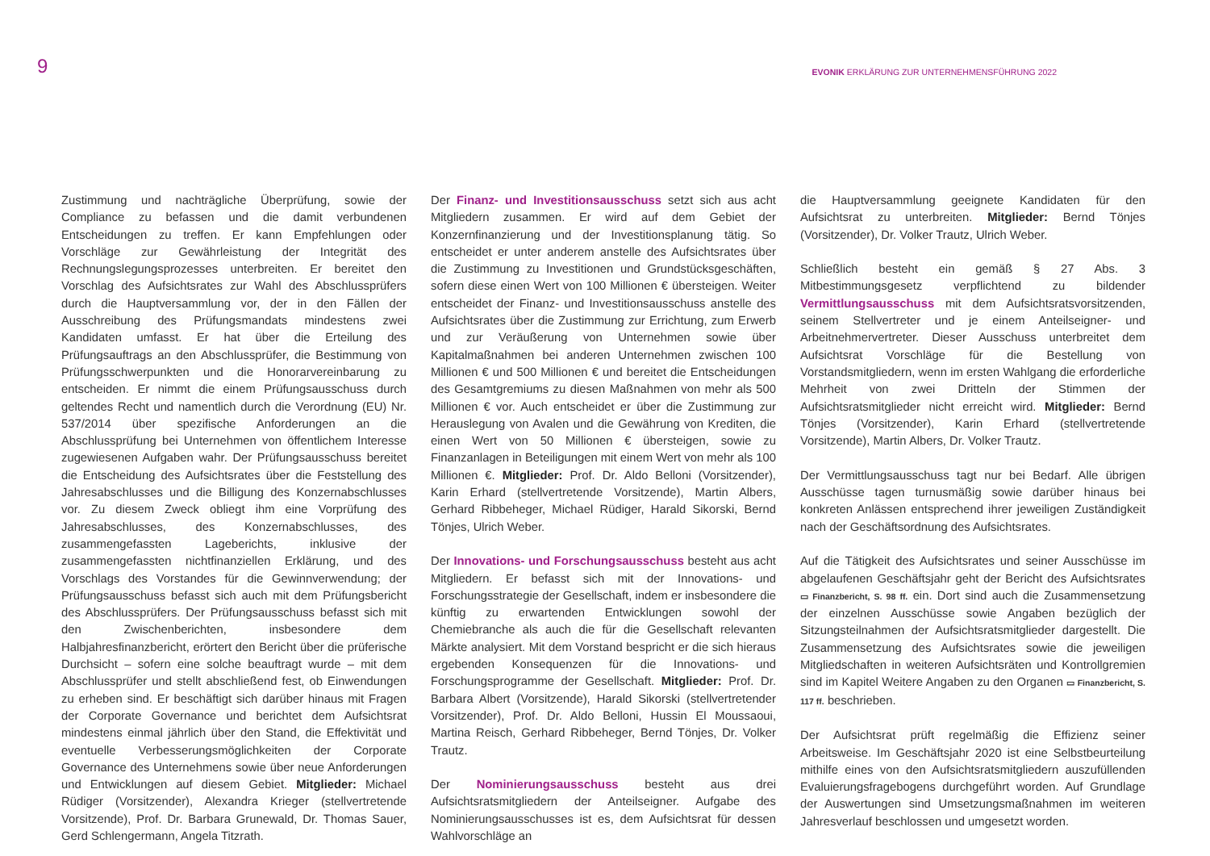9
EVONIK ERKLÄRUNG ZUR UNTERNEHMENSFÜHRUNG 2022
Zustimmung und nachträgliche Überprüfung, sowie der Compliance zu befassen und die damit verbundenen Entscheidungen zu treffen. Er kann Empfehlungen oder Vorschläge zur Gewährleistung der Integrität des Rechnungslegungsprozesses unterbreiten. Er bereitet den Vorschlag des Aufsichtsrates zur Wahl des Abschlussprüfers durch die Hauptversammlung vor, der in den Fällen der Ausschreibung des Prüfungsmandats mindestens zwei Kandidaten umfasst. Er hat über die Erteilung des Prüfungsauftrags an den Abschlussprüfer, die Bestimmung von Prüfungsschwerpunkten und die Honorarvereinbarung zu entscheiden. Er nimmt die einem Prüfungsausschuss durch geltendes Recht und namentlich durch die Verordnung (EU) Nr. 537/2014 über spezifische Anforderungen an die Abschlussprüfung bei Unternehmen von öffentlichem Interesse zugewiesenen Aufgaben wahr. Der Prüfungsausschuss bereitet die Entscheidung des Aufsichtsrates über die Feststellung des Jahresabschlusses und die Billigung des Konzernabschlusses vor. Zu diesem Zweck obliegt ihm eine Vorprüfung des Jahresabschlusses, des Konzernabschlusses, des zusammengefassten Lageberichts, inklusive der zusammengefassten nichtfinanziellen Erklärung, und des Vorschlags des Vorstandes für die Gewinnverwendung; der Prüfungsausschuss befasst sich auch mit dem Prüfungsbericht des Abschlussprüfers. Der Prüfungsausschuss befasst sich mit den Zwischenberichten, insbesondere dem Halbjahresfinanzbericht, erörtert den Bericht über die prüferische Durchsicht – sofern eine solche beauftragt wurde – mit dem Abschlussprüfer und stellt abschließend fest, ob Einwendungen zu erheben sind. Er beschäftigt sich darüber hinaus mit Fragen der Corporate Governance und berichtet dem Aufsichtsrat mindestens einmal jährlich über den Stand, die Effektivität und eventuelle Verbesserungsmöglichkeiten der Corporate Governance des Unternehmens sowie über neue Anforderungen und Entwicklungen auf diesem Gebiet. Mitglieder: Michael Rüdiger (Vorsitzender), Alexandra Krieger (stellvertretende Vorsitzende), Prof. Dr. Barbara Grunewald, Dr. Thomas Sauer, Gerd Schlengermann, Angela Titzrath.
Der Finanz- und Investitionsausschuss setzt sich aus acht Mitgliedern zusammen. Er wird auf dem Gebiet der Konzernfinanzierung und der Investitionsplanung tätig. So entscheidet er unter anderem anstelle des Aufsichtsrates über die Zustimmung zu Investitionen und Grundstücksgeschäften, sofern diese einen Wert von 100 Millionen € übersteigen. Weiter entscheidet der Finanz- und Investitionsausschuss anstelle des Aufsichtsrates über die Zustimmung zur Errichtung, zum Erwerb und zur Veräußerung von Unternehmen sowie über Kapitalmaßnahmen bei anderen Unternehmen zwischen 100 Millionen € und 500 Millionen € und bereitet die Entscheidungen des Gesamtgremiums zu diesen Maßnahmen von mehr als 500 Millionen € vor. Auch entscheidet er über die Zustimmung zur Herauslegung von Avalen und die Gewährung von Krediten, die einen Wert von 50 Millionen € übersteigen, sowie zu Finanzanlagen in Beteiligungen mit einem Wert von mehr als 100 Millionen €. Mitglieder: Prof. Dr. Aldo Belloni (Vorsitzender), Karin Erhard (stellvertretende Vorsitzende), Martin Albers, Gerhard Ribbeheger, Michael Rüdiger, Harald Sikorski, Bernd Tönjes, Ulrich Weber.
Der Innovations- und Forschungsausschuss besteht aus acht Mitgliedern. Er befasst sich mit der Innovations- und Forschungsstrategie der Gesellschaft, indem er insbesondere die künftig zu erwartenden Entwicklungen sowohl der Chemiebranche als auch die für die Gesellschaft relevanten Märkte analysiert. Mit dem Vorstand bespricht er die sich hieraus ergebenden Konsequenzen für die Innovations- und Forschungsprogramme der Gesellschaft. Mitglieder: Prof. Dr. Barbara Albert (Vorsitzende), Harald Sikorski (stellvertretender Vorsitzender), Prof. Dr. Aldo Belloni, Hussin El Moussaoui, Martina Reisch, Gerhard Ribbeheger, Bernd Tönjes, Dr. Volker Trautz.
Der Nominierungsausschuss besteht aus drei Aufsichtsratsmitgliedern der Anteilseigner. Aufgabe des Nominierungsausschusses ist es, dem Aufsichtsrat für dessen Wahlvorschläge an
die Hauptversammlung geeignete Kandidaten für den Aufsichtsrat zu unterbreiten. Mitglieder: Bernd Tönjes (Vorsitzender), Dr. Volker Trautz, Ulrich Weber.
Schließlich besteht ein gemäß § 27 Abs. 3 Mitbestimmungsgesetz verpflichtend zu bildender Vermittlungsausschuss mit dem Aufsichtsratsvorsitzenden, seinem Stellvertreter und je einem Anteilseigner- und Arbeitnehmervertreter. Dieser Ausschuss unterbreitet dem Aufsichtsrat Vorschläge für die Bestellung von Vorstandsmitgliedern, wenn im ersten Wahlgang die erforderliche Mehrheit von zwei Dritteln der Stimmen der Aufsichtsratsmitglieder nicht erreicht wird. Mitglieder: Bernd Tönjes (Vorsitzender), Karin Erhard (stellvertretende Vorsitzende), Martin Albers, Dr. Volker Trautz.
Der Vermittlungsausschuss tagt nur bei Bedarf. Alle übrigen Ausschüsse tagen turnusmäßig sowie darüber hinaus bei konkreten Anlässen entsprechend ihrer jeweiligen Zuständigkeit nach der Geschäftsordnung des Aufsichtsrates.
Auf die Tätigkeit des Aufsichtsrates und seiner Ausschüsse im abgelaufenen Geschäftsjahr geht der Bericht des Aufsichtsrates ▭ Finanzbericht, S. 98 ff. ein. Dort sind auch die Zusammensetzung der einzelnen Ausschüsse sowie Angaben bezüglich der Sitzungsteilnahmen der Aufsichtsratsmitglieder dargestellt. Die Zusammensetzung des Aufsichtsrates sowie die jeweiligen Mitgliedschaften in weiteren Aufsichtsräten und Kontrollgremien sind im Kapitel Weitere Angaben zu den Organen ▭ Finanzbericht, S. 117 ff. beschrieben.
Der Aufsichtsrat prüft regelmäßig die Effizienz seiner Arbeitsweise. Im Geschäftsjahr 2020 ist eine Selbstbeurteilung mithilfe eines von den Aufsichtsratsmitgliedern auszufüllenden Evaluierungsfragebogens durchgeführt worden. Auf Grundlage der Auswertungen sind Umsetzungsmaßnahmen im weiteren Jahresverlauf beschlossen und umgesetzt worden.